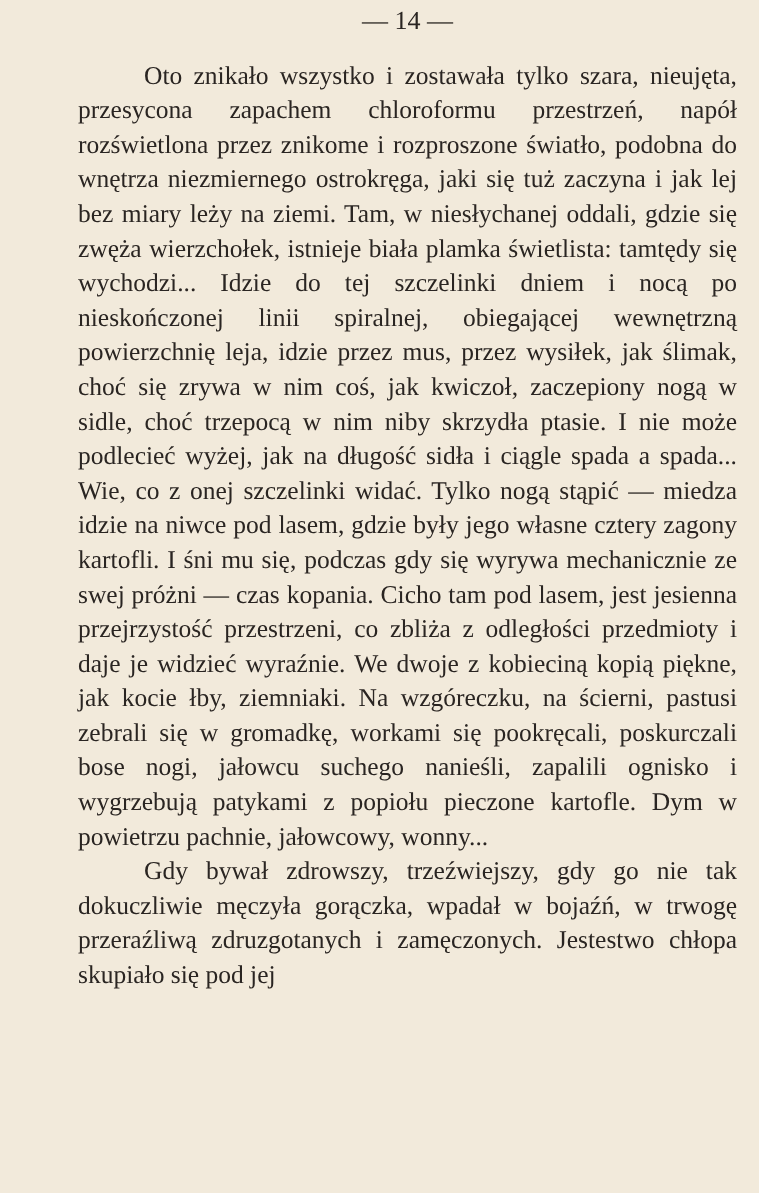— 14 —
Oto znikało wszystko i zostawała tylko szara, nieujęta, przesycona zapachem chloroformu przestrzeń, napół rozświetlona przez znikome i rozproszone światło, podobna do wnętrza niezmiernego ostrokręga, jaki się tuż zaczyna i jak lej bez miary leży na ziemi. Tam, w niesłychanej oddali, gdzie się zwęża wierzchołek, istnieje biała plamka świetlista: tamtędy się wychodzi... Idzie do tej szczelinki dniem i nocą po nieskończonej linii spiralnej, obiegającej wewnętrzną powierzchnię leja, idzie przez mus, przez wysiłek, jak ślimak, choć się zrywa w nim coś, jak kwiczoł, zaczepiony nogą w sidle, choć trzepocą w nim niby skrzydła ptasie. I nie może podlecieć wyżej, jak na długość sidła i ciągle spada a spada... Wie, co z onej szczelinki widać. Tylko nogą stąpić — miedza idzie na niwce pod lasem, gdzie były jego własne cztery zagony kartofli. I śni mu się, podczas gdy się wyrywa mechanicznie ze swej próżni — czas kopania. Cicho tam pod lasem, jest jesienna przejrzystość przestrzeni, co zbliża z odległości przedmioty i daje je widzieć wyraźnie. We dwoje z kobieciną kopią piękne, jak kocie łby, ziemniaki. Na wzgóreczku, na ścierni, pastusi zebrali się w gromadkę, workami się pookręcali, poskurczali bose nogi, jałowcu suchego nanieśli, zapalili ognisko i wygrzebują patykami z popiołu pieczone kartofle. Dym w powietrzu pachnie, jałowcowy, wonny...
Gdy bywał zdrowszy, trzeźwiejszy, gdy go nie tak dokuczliwie męczyła gorączka, wpadał w bojaźń, w trwogę przeraźliwą zdruzgotanych i zamęczonych. Jestestwo chłopa skupiało się pod jej